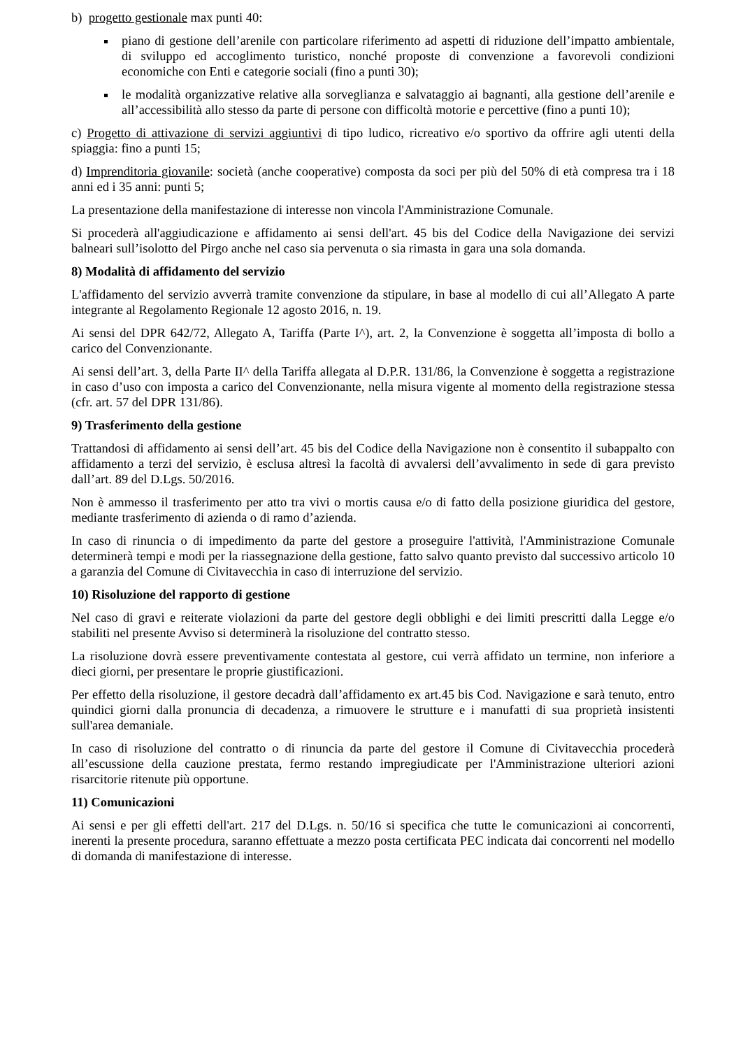b) progetto gestionale max punti 40:
piano di gestione dell’arenile con particolare riferimento ad aspetti di riduzione dell’impatto ambientale, di sviluppo ed accoglimento turistico, nonché proposte di convenzione a favorevoli condizioni economiche con Enti e categorie sociali (fino a punti 30);
le modalità organizzative relative alla sorveglianza e salvataggio ai bagnanti, alla gestione dell’arenile e all’accessibilità allo stesso da parte di persone con difficoltà motorie e percettive (fino a punti 10);
c) Progetto di attivazione di servizi aggiuntivi di tipo ludico, ricreativo e/o sportivo da offrire agli utenti della spiaggia: fino a punti 15;
d) Imprenditoria giovanile: società (anche cooperative) composta da soci per più del 50% di età compresa tra i 18 anni ed i 35 anni: punti 5;
La presentazione della manifestazione di interesse non vincola l'Amministrazione Comunale.
Si procederà all'aggiudicazione e affidamento ai sensi dell'art. 45 bis del Codice della Navigazione dei servizi balneari sull’isolotto del Pirgo anche nel caso sia pervenuta o sia rimasta in gara una sola domanda.
8) Modalità di affidamento del servizio
L'affidamento del servizio avverrà tramite convenzione da stipulare, in base al modello di cui all’Allegato A parte integrante al Regolamento Regionale 12 agosto 2016, n. 19.
Ai sensi del DPR 642/72, Allegato A, Tariffa (Parte I^), art. 2, la Convenzione è soggetta all’imposta di bollo a carico del Convenzionante.
Ai sensi dell’art. 3, della Parte II^ della Tariffa allegata al D.P.R. 131/86, la Convenzione è soggetta a registrazione in caso d’uso con imposta a carico del Convenzionante, nella misura vigente al momento della registrazione stessa (cfr. art. 57 del DPR 131/86).
9) Trasferimento della gestione
Trattandosi di affidamento ai sensi dell’art. 45 bis del Codice della Navigazione non è consentito il subappalto con affidamento a terzi del servizio, è esclusa altresì la facoltà di avvalersi dell’avvalimento in sede di gara previsto dall’art. 89 del D.Lgs. 50/2016.
Non è ammesso il trasferimento per atto tra vivi o mortis causa e/o di fatto della posizione giuridica del gestore, mediante trasferimento di azienda o di ramo d’azienda.
In caso di rinuncia o di impedimento da parte del gestore a proseguire l'attività, l'Amministrazione Comunale determinerà tempi e modi per la riassegnazione della gestione, fatto salvo quanto previsto dal successivo articolo 10 a garanzia del Comune di Civitavecchia in caso di interruzione del servizio.
10) Risoluzione del rapporto di gestione
Nel caso di gravi e reiterate violazioni da parte del gestore degli obblighi e dei limiti prescritti dalla Legge e/o stabiliti nel presente Avviso si determinerà la risoluzione del contratto stesso.
La risoluzione dovrà essere preventivamente contestata al gestore, cui verrà affidato un termine, non inferiore a dieci giorni, per presentare le proprie giustificazioni.
Per effetto della risoluzione, il gestore decadrà dall’affidamento ex art.45 bis Cod. Navigazione e sarà tenuto, entro quindici giorni dalla pronuncia di decadenza, a rimuovere le strutture e i manufatti di sua proprietà insistenti sull'area demaniale.
In caso di risoluzione del contratto o di rinuncia da parte del gestore il Comune di Civitavecchia procederà all’escussione della cauzione prestata, fermo restando impregiudicate per l'Amministrazione ulteriori azioni risarcitorie ritenute più opportune.
11) Comunicazioni
Ai sensi e per gli effetti dell'art. 217 del D.Lgs. n. 50/16 si specifica che tutte le comunicazioni ai concorrenti, inerenti la presente procedura, saranno effettuate a mezzo posta certificata PEC indicata dai concorrenti nel modello di domanda di manifestazione di interesse.